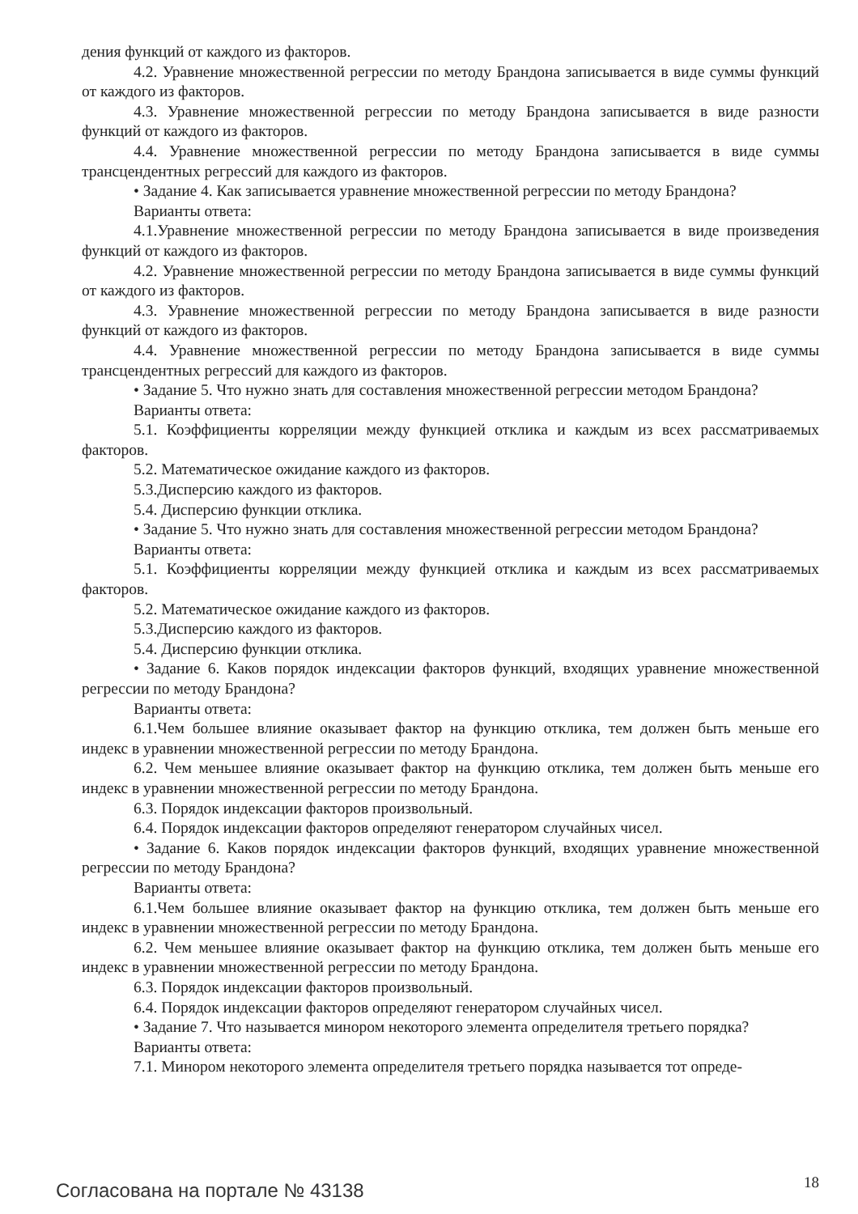дения функций от каждого из факторов.
4.2. Уравнение множественной регрессии по методу Брандона записывается в виде суммы функций от каждого из факторов.
4.3. Уравнение множественной регрессии по методу Брандона записывается в виде разности функций от каждого из факторов.
4.4. Уравнение множественной регрессии по методу Брандона записывается в виде суммы трансцендентных регрессий для каждого из факторов.
• Задание 4. Как записывается уравнение множественной регрессии по методу Брандона?
Варианты ответа:
4.1.Уравнение множественной регрессии по методу Брандона записывается в виде произведения функций от каждого из факторов.
4.2. Уравнение множественной регрессии по методу Брандона записывается в виде суммы функций от каждого из факторов.
4.3. Уравнение множественной регрессии по методу Брандона записывается в виде разности функций от каждого из факторов.
4.4. Уравнение множественной регрессии по методу Брандона записывается в виде суммы трансцендентных регрессий для каждого из факторов.
• Задание 5. Что нужно знать для составления множественной регрессии методом Брандона?
Варианты ответа:
5.1. Коэффициенты корреляции между функцией отклика и каждым из всех рассматриваемых факторов.
5.2. Математическое ожидание каждого из факторов.
5.3.Дисперсию каждого из факторов.
5.4. Дисперсию функции отклика.
• Задание 5. Что нужно знать для составления множественной регрессии методом Брандона?
Варианты ответа:
5.1. Коэффициенты корреляции между функцией отклика и каждым из всех рассматриваемых факторов.
5.2. Математическое ожидание каждого из факторов.
5.3.Дисперсию каждого из факторов.
5.4. Дисперсию функции отклика.
• Задание 6. Каков порядок индексации факторов функций, входящих уравнение множественной регрессии по методу Брандона?
Варианты ответа:
6.1.Чем большее влияние оказывает фактор на функцию отклика, тем должен быть меньше его индекс в уравнении множественной регрессии по методу Брандона.
6.2. Чем меньшее влияние оказывает фактор на функцию отклика, тем должен быть меньше его индекс в уравнении множественной регрессии по методу Брандона.
6.3. Порядок индексации факторов произвольный.
6.4. Порядок индексации факторов определяют генератором случайных чисел.
• Задание 6. Каков порядок индексации факторов функций, входящих уравнение множественной регрессии по методу Брандона?
Варианты ответа:
6.1.Чем большее влияние оказывает фактор на функцию отклика, тем должен быть меньше его индекс в уравнении множественной регрессии по методу Брандона.
6.2. Чем меньшее влияние оказывает фактор на функцию отклика, тем должен быть меньше его индекс в уравнении множественной регрессии по методу Брандона.
6.3. Порядок индексации факторов произвольный.
6.4. Порядок индексации факторов определяют генератором случайных чисел.
• Задание 7. Что называется минором некоторого элемента определителя третьего порядка?
Варианты ответа:
7.1. Минором некоторого элемента определителя третьего порядка называется тот опреде-
Согласована на портале № 43138 18